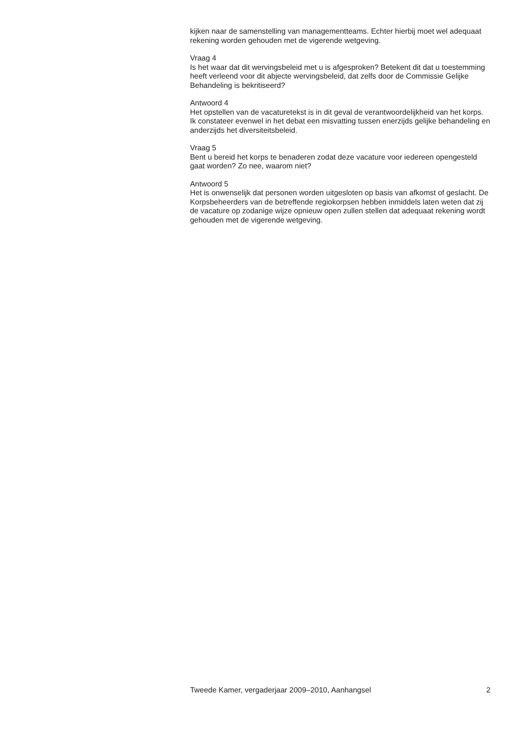kijken naar de samenstelling van managementteams. Echter hierbij moet wel adequaat rekening worden gehouden met de vigerende wetgeving.
Vraag 4
Is het waar dat dit wervingsbeleid met u is afgesproken? Betekent dit dat u toestemming heeft verleend voor dit abjecte wervingsbeleid, dat zelfs door de Commissie Gelijke Behandeling is bekritiseerd?
Antwoord 4
Het opstellen van de vacaturetekst is in dit geval de verantwoordelijkheid van het korps.
Ik constateer evenwel in het debat een misvatting tussen enerzijds gelijke behandeling en anderzijds het diversiteitsbeleid.
Vraag 5
Bent u bereid het korps te benaderen zodat deze vacature voor iedereen opengesteld gaat worden? Zo nee, waarom niet?
Antwoord 5
Het is onwenselijk dat personen worden uitgesloten op basis van afkomst of geslacht. De Korpsbeheerders van de betreffende regiokorpsen hebben inmiddels laten weten dat zij de vacature op zodanige wijze opnieuw open zullen stellen dat adequaat rekening wordt gehouden met de vigerende wetgeving.
Tweede Kamer, vergaderjaar 2009–2010, Aanhangsel 2